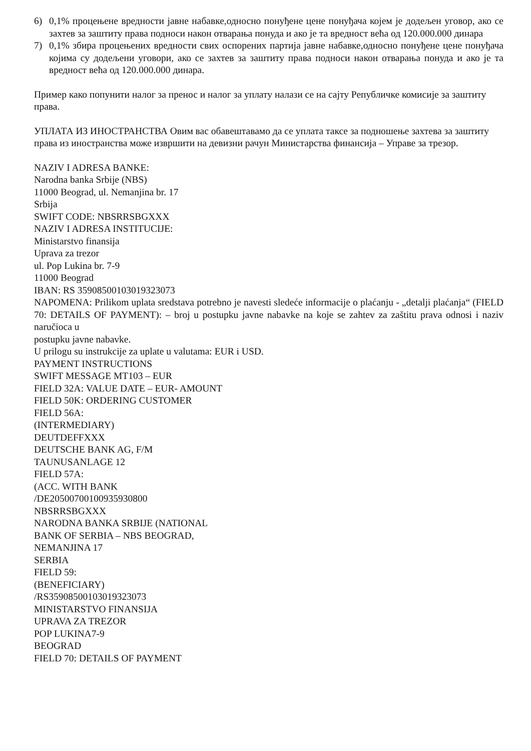6) 0,1% процењене вредности јавне набавке,односно понуђене цене понуђача којем је додељен уговор, ако се захтев за заштиту права подноси након отварања понуда и ако је та вредност већа од 120.000.000 динара
7) 0,1% збира процењених вредности свих оспорених партија јавне набавке,односно понуђене цене понуђача којима су додељени уговори, ако се захтев за заштиту права подноси након отварања понуда и ако је та вредност већа од 120.000.000 динара.
Пример како попунити налог за пренос и налог за уплату налази се на сајту Републичке комисије за заштиту права.
УПЛАТА ИЗ ИНОСТРАНСТВА Овим вас обавештавамо да се уплата таксе за подношење захтева за заштиту права из иностранства може извршити на девизни рачун Министарства финансија – Управе за трезор.
NAZIV I ADRESA BANKE:
Narodna banka Srbije (NBS)
11000 Beograd, ul. Nemanjina br. 17
Srbija
SWIFT CODE: NBSRRSBGXXX
NAZIV I ADRESA INSTITUCIJE:
Ministarstvo finansija
Uprava za trezor
ul. Pop Lukina br. 7-9
11000 Beograd
IBAN: RS 35908500103019323073
NAPOMENA: Prilikom uplata sredstava potrebno je navesti sledeće informacije o plaćanju - „detalji plaćanja“ (FIELD 70: DETAILS OF PAYMENT): – broj u postupku javne nabavke na koje se zahtev za zaštitu prava odnosi i naziv naručioca u
postupku javne nabavke.
U prilogu su instrukcije za uplate u valutama: EUR i USD.
PAYMENT INSTRUCTIONS
SWIFT MESSAGE MT103 – EUR
FIELD 32A: VALUE DATE – EUR- AMOUNT
FIELD 50K: ORDERING CUSTOMER
FIELD 56A:
(INTERMEDIARY)
DEUTDEFFXXX
DEUTSCHE BANK AG, F/M
TAUNUSANLAGE 12
FIELD 57A:
(ACC. WITH BANK
/DE20500700100935930800
NBSRRSBGXXX
NARODNA BANKA SRBIJE (NATIONAL
BANK OF SERBIA – NBS BEOGRAD,
NEMANJINA 17
SERBIA
FIELD 59:
(BENEFICIARY)
/RS35908500103019323073
MINISTARSTVO FINANSIJA
UPRAVA ZA TREZOR
POP LUKINA7-9
BEOGRAD
FIELD 70: DETAILS OF PAYMENT